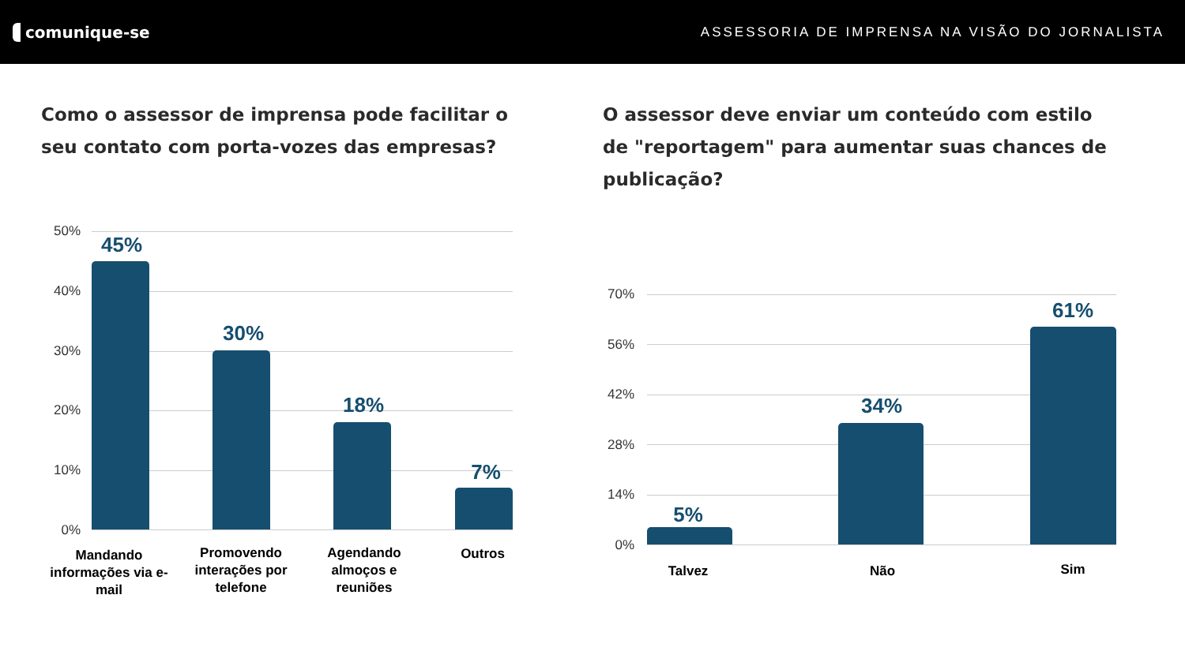comunique-se
ASSESSORIA DE IMPRENSA NA VISÃO DO JORNALISTA
Como o assessor de imprensa pode facilitar o seu contato com porta-vozes das empresas?
O assessor deve enviar um conteúdo com estilo de "reportagem" para aumentar suas chances de publicação?
50%
40%
30%
20%
10%
0%
45%
30%
18%
7%
Mandando informações via e-mail
Promovendo interações por telefone
Agendando almoços e reuniões
Outros
70%
56%
42%
28%
14%
0%
5%
34%
61%
Talvez Não Sim